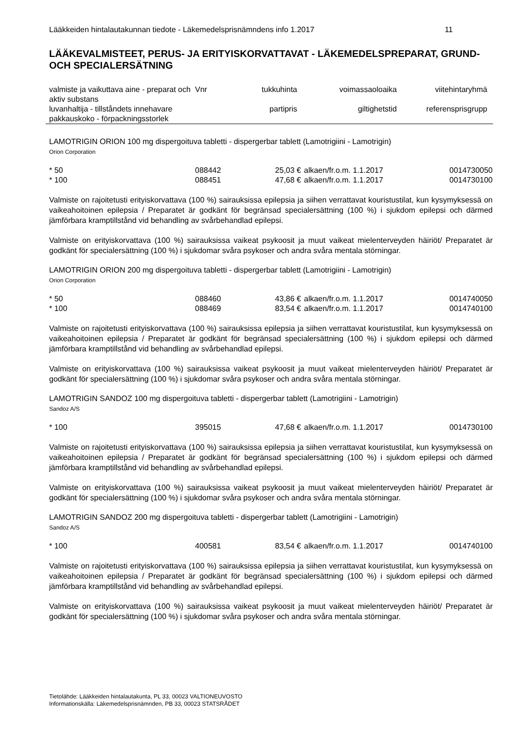Lääkkeiden hintalautakunnan tiedote - Läkemedelsprisnämndens info 1.2017 11
LÄÄKEVALMISTEET, PERUS- JA ERITYISKORVATTAVAT - LÄKEMEDELSPREPARAT, GRUND- OCH SPECIALERSÄTNING
| valmiste ja vaikuttava aine - preparat och aktiv substans | Vnr | tukkuhinta | voimassaoloaika | viitehintaryhmä |
| luvanhaltija - tillståndets innehavare pakkauskoko - förpackningsstorlek | | partipris | giltighetstid | referensprisgrupp |
LAMOTRIGIN ORION 100 mg dispergoituva tabletti - dispergerbar tablett (Lamotrigiini - Lamotrigin)
Orion Corporation
| * 50 | 088442 | 25,03 € | alkaen/fr.o.m. 1.1.2017 | 0014730050 |
| * 100 | 088451 | 47,68 € | alkaen/fr.o.m. 1.1.2017 | 0014730100 |
Valmiste on rajoitetusti erityiskorvattava (100 %) sairauksissa epilepsia ja siihen verrattavat kouristustilat, kun kysymyksessä on vaikeahoitoinen epilepsia / Preparatet är godkänt för begränsad specialersättning (100 %) i sjukdom epilepsi och därmed jämförbara kramptillstånd vid behandling av svårbehandlad epilepsi.
Valmiste on erityiskorvattava (100 %) sairauksissa vaikeat psykoosit ja muut vaikeat mielenterveyden häiriöt/ Preparatet är godkänt för specialersättning (100 %) i sjukdomar svåra psykoser och andra svåra mentala störningar.
LAMOTRIGIN ORION 200 mg dispergoituva tabletti - dispergerbar tablett (Lamotrigiini - Lamotrigin)
Orion Corporation
| * 50 | 088460 | 43,86 € | alkaen/fr.o.m. 1.1.2017 | 0014740050 |
| * 100 | 088469 | 83,54 € | alkaen/fr.o.m. 1.1.2017 | 0014740100 |
Valmiste on rajoitetusti erityiskorvattava (100 %) sairauksissa epilepsia ja siihen verrattavat kouristustilat, kun kysymyksessä on vaikeahoitoinen epilepsia / Preparatet är godkänt för begränsad specialersättning (100 %) i sjukdom epilepsi och därmed jämförbara kramptillstånd vid behandling av svårbehandlad epilepsi.
Valmiste on erityiskorvattava (100 %) sairauksissa vaikeat psykoosit ja muut vaikeat mielenterveyden häiriöt/ Preparatet är godkänt för specialersättning (100 %) i sjukdomar svåra psykoser och andra svåra mentala störningar.
LAMOTRIGIN SANDOZ 100 mg dispergoituva tabletti - dispergerbar tablett (Lamotrigiini - Lamotrigin)
Sandoz A/S
| * 100 | 395015 | 47,68 € | alkaen/fr.o.m. 1.1.2017 | 0014730100 |
Valmiste on rajoitetusti erityiskorvattava (100 %) sairauksissa epilepsia ja siihen verrattavat kouristustilat, kun kysymyksessä on vaikeahoitoinen epilepsia / Preparatet är godkänt för begränsad specialersättning (100 %) i sjukdom epilepsi och därmed jämförbara kramptillstånd vid behandling av svårbehandlad epilepsi.
Valmiste on erityiskorvattava (100 %) sairauksissa vaikeat psykoosit ja muut vaikeat mielenterveyden häiriöt/ Preparatet är godkänt för specialersättning (100 %) i sjukdomar svåra psykoser och andra svåra mentala störningar.
LAMOTRIGIN SANDOZ 200 mg dispergoituva tabletti - dispergerbar tablett (Lamotrigiini - Lamotrigin)
Sandoz A/S
| * 100 | 400581 | 83,54 € | alkaen/fr.o.m. 1.1.2017 | 0014740100 |
Valmiste on rajoitetusti erityiskorvattava (100 %) sairauksissa epilepsia ja siihen verrattavat kouristustilat, kun kysymyksessä on vaikeahoitoinen epilepsia / Preparatet är godkänt för begränsad specialersättning (100 %) i sjukdom epilepsi och därmed jämförbara kramptillstånd vid behandling av svårbehandlad epilepsi.
Valmiste on erityiskorvattava (100 %) sairauksissa vaikeat psykoosit ja muut vaikeat mielenterveyden häiriöt/ Preparatet är godkänt för specialersättning (100 %) i sjukdomar svåra psykoser och andra svåra mentala störningar.
Tietolähde: Lääkkeiden hintalautakunta, PL 33, 00023 VALTIONEUVOSTO
Informationskälla: Läkemedelsprisnämnden, PB 33, 00023 STATSRÅDET